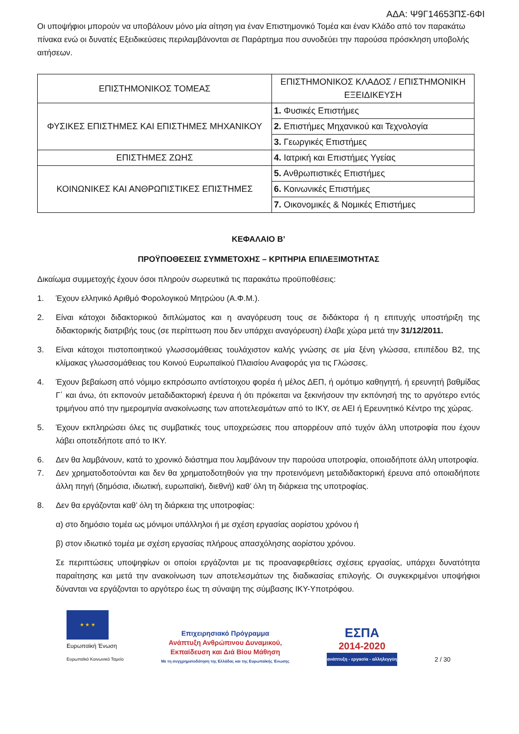ΑΔΑ: Ψ9Γ14653ΠΣ-6ΦΙ
Οι υποψήφιοι μπορούν να υποβάλουν μόνο μία αίτηση για έναν Επιστημονικό Τομέα και έναν Κλάδο από τον παρακάτω πίνακα ενώ οι δυνατές Εξειδικεύσεις περιλαμβάνονται σε Παράρτημα που συνοδεύει την παρούσα πρόσκληση υποβολής αιτήσεων.
| ΕΠΙΣΤΗΜΟΝΙΚΟΣ ΤΟΜΕΑΣ | ΕΠΙΣΤΗΜΟΝΙΚΟΣ ΚΛΑΔΟΣ / ΕΠΙΣΤΗΜΟΝΙΚΗ ΕΞΕΙΔΙΚΕΥΣΗ |
| ΦΥΣΙΚΕΣ ΕΠΙΣΤΗΜΕΣ ΚΑΙ ΕΠΙΣΤΗΜΕΣ ΜΗΧΑΝΙΚΟΥ | 1. Φυσικές Επιστήμες |
| | 2. Επιστήμες Μηχανικού και Τεχνολογία |
| | 3. Γεωργικές Επιστήμες |
| ΕΠΙΣΤΗΜΕΣ ΖΩΗΣ | 4. Ιατρική και Επιστήμες Υγείας |
| ΚΟΙΝΩΝΙΚΕΣ ΚΑΙ ΑΝΘΡΩΠΙΣΤΙΚΕΣ ΕΠΙΣΤΗΜΕΣ | 5. Ανθρωπιστικές Επιστήμες |
| | 6. Κοινωνικές Επιστήμες |
| | 7. Οικονομικές & Νομικές Επιστήμες |
ΚΕΦΑΛΑΙΟ Β’
ΠΡΟΫΠΟΘΕΣΕΙΣ ΣΥΜΜΕΤΟΧΗΣ – ΚΡΙΤΗΡΙΑ ΕΠΙΛΕΞΙΜΟΤΗΤΑΣ
Δικαίωμα συμμετοχής έχουν όσοι πληρούν σωρευτικά τις παρακάτω προϋποθέσεις:
1. Έχουν ελληνικό Αριθμό Φορολογικού Μητρώου (Α.Φ.Μ.).
2. Είναι κάτοχοι διδακτορικού διπλώματος και η αναγόρευση τους σε διδάκτορα ή η επιτυχής υποστήριξη της διδακτορικής διατριβής τους (σε περίπτωση που δεν υπάρχει αναγόρευση) έλαβε χώρα μετά την 31/12/2011.
3. Είναι κάτοχοι πιστοποιητικού γλωσσομάθειας τουλάχιστον καλής γνώσης σε μία ξένη γλώσσα, επιπέδου Β2, της κλίμακας γλωσσομάθειας του Κοινού Ευρωπαϊκού Πλαισίου Αναφοράς για τις Γλώσσες.
4. Έχουν βεβαίωση από νόμιμο εκπρόσωπο αντίστοιχου φορέα ή μέλος ΔΕΠ, ή ομότιμο καθηγητή, ή ερευνητή βαθμίδας Γ΄ και άνω, ότι εκπονούν μεταδιδακτορική έρευνα ή ότι πρόκειται να ξεκινήσουν την εκπόνησή της το αργότερο εντός τριμήνου από την ημερομηνία ανακοίνωσης των αποτελεσμάτων από το ΙΚΥ, σε ΑΕΙ ή Ερευνητικό Κέντρο της χώρας.
5. Έχουν εκπληρώσει όλες τις συμβατικές τους υποχρεώσεις που απορρέουν από τυχόν άλλη υποτροφία που έχουν λάβει οποτεδήποτε από το ΙΚΥ.
6. Δεν θα λαμβάνουν, κατά το χρονικό διάστημα που λαμβάνουν την παρούσα υποτροφία, οποιαδήποτε άλλη υποτροφία.
7. Δεν χρηματοδοτούνται και δεν θα χρηματοδοτηθούν για την προτεινόμενη μεταδιδακτορική έρευνα από οποιαδήποτε άλλη πηγή (δημόσια, ιδιωτική, ευρωπαϊκή, διεθνή) καθ’ όλη τη διάρκεια της υποτροφίας.
8. Δεν θα εργάζονται καθ’ όλη τη διάρκεια της υποτροφίας:
α) στο δημόσιο τομέα ως μόνιμοι υπάλληλοι ή με σχέση εργασίας αορίστου χρόνου ή
β) στον ιδιωτικό τομέα με σχέση εργασίας πλήρους απασχόλησης αορίστου χρόνου.
Σε περιπτώσεις υποψηφίων οι οποίοι εργάζονται με τις προαναφερθείσες σχέσεις εργασίας, υπάρχει δυνατότητα παραίτησης και μετά την ανακοίνωση των αποτελεσμάτων της διαδικασίας επιλογής. Οι συγκεκριμένοι υποψήφιοι δύνανται να εργάζονται το αργότερο έως τη σύναψη της σύμβασης ΙΚΥ-Υποτρόφου.
★ ★ ★
Ευρωπαϊκή Ένωση
Ευρωπαϊκό Κοινωνικό Ταμείο
Επιχειρησιακό Πρόγραμμα
Ανάπτυξη Ανθρώπινου Δυναμικού,
Εκπαίδευση και Διά Βίου Μάθηση
Με τη συγχρηματοδότηση της Ελλάδας και της Ευρωπαϊκής Ένωσης
ΕΣΠΑ
2014-2020
ανάπτυξη - εργασία - αλληλεγγύη
2 / 30